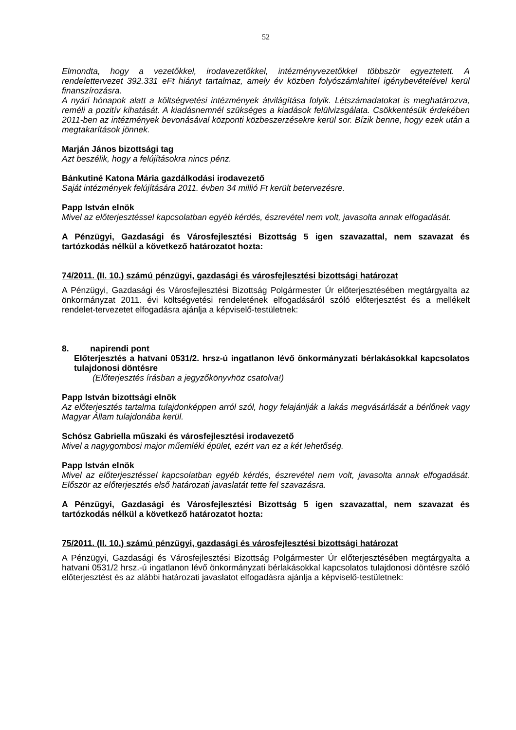52
Elmondta, hogy a vezetőkkel, irodavezetőkkel, intézményvezetőkkel többször egyeztetett. A rendelettervezet 392.331 eFt hiányt tartalmaz, amely év közben folyószámlahitel igénybevételével kerül finanszírozásra.
A nyári hónapok alatt a költségvetési intézmények átvilágítása folyik. Létszámadatokat is meghatározva, reméli a pozitív kihatását. A kiadásnemnél szükséges a kiadások felülvizsgálata. Csökkentésük érdekében 2011-ben az intézmények bevonásával központi közbeszerzésekre kerül sor. Bízik benne, hogy ezek után a megtakarítások jönnek.
Marján János bizottsági tag
Azt beszélik, hogy a felújításokra nincs pénz.
Bánkutiné Katona Mária gazdálkodási irodavezető
Saját intézmények felújítására 2011. évben 34 millió Ft került betervezésre.
Papp István elnök
Mivel az előterjesztéssel kapcsolatban egyéb kérdés, észrevétel nem volt, javasolta annak elfogadását.
A Pénzügyi, Gazdasági és Városfejlesztési Bizottság 5 igen szavazattal, nem szavazat és tartózkodás nélkül a következő határozatot hozta:
74/2011. (II. 10.) számú pénzügyi, gazdasági és városfejlesztési bizottsági határozat
A Pénzügyi, Gazdasági és Városfejlesztési Bizottság Polgármester Úr előterjesztésében megtárgyalta az önkormányzat 2011. évi költségvetési rendeletének elfogadásáról szóló előterjesztést és a mellékelt rendelet-tervezetet elfogadásra ajánlja a képviselő-testületnek:
8. napirendi pont
Előterjesztés a hatvani 0531/2. hrsz-ú ingatlanon lévő önkormányzati bérlakásokkal kapcsolatos tulajdonosi döntésre
(Előterjesztés írásban a jegyzőkönyvhöz csatolva!)
Papp István bizottsági elnök
Az előterjesztés tartalma tulajdonképpen arról szól, hogy felajánlják a lakás megvásárlását a bérlőnek vagy Magyar Állam tulajdonába kerül.
Schósz Gabriella műszaki és városfejlesztési irodavezető
Mivel a nagygombosi major műemléki épület, ezért van ez a két lehetőség.
Papp István elnök
Mivel az előterjesztéssel kapcsolatban egyéb kérdés, észrevétel nem volt, javasolta annak elfogadását. Először az előterjesztés első határozati javaslatát tette fel szavazásra.
A Pénzügyi, Gazdasági és Városfejlesztési Bizottság 5 igen szavazattal, nem szavazat és tartózkodás nélkül a következő határozatot hozta:
75/2011. (II. 10.) számú pénzügyi, gazdasági és városfejlesztési bizottsági határozat
A Pénzügyi, Gazdasági és Városfejlesztési Bizottság Polgármester Úr előterjesztésében megtárgyalta a hatvani 0531/2 hrsz.-ú ingatlanon lévő önkormányzati bérlakásokkal kapcsolatos tulajdonosi döntésre szóló előterjesztést és az alábbi határozati javaslatot elfogadásra ajánlja a képviselő-testületnek: